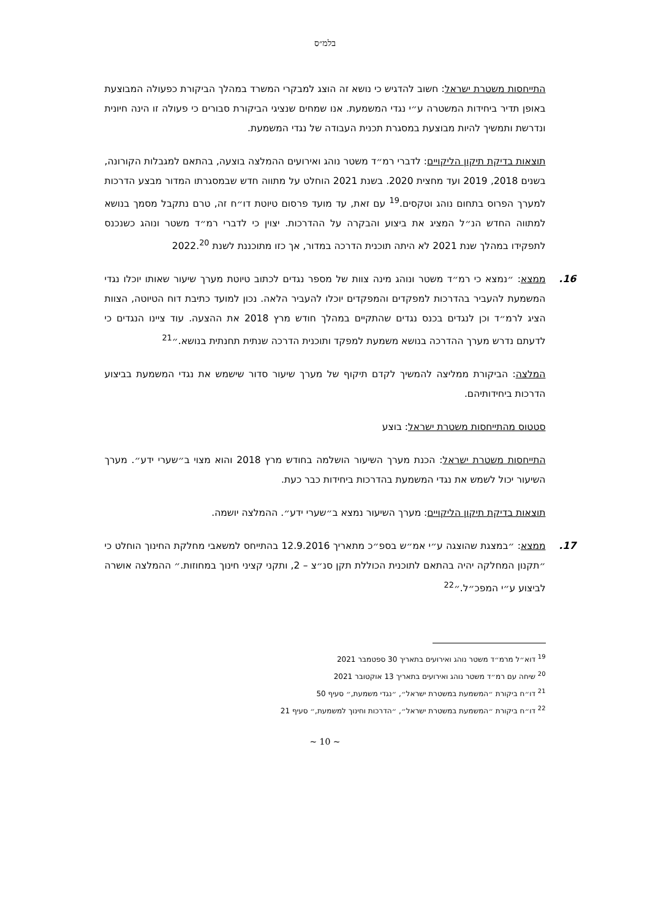בלמ״ס
התייחסות משטרת ישראל: חשוב להדגיש כי נושא זה הוצג למבקרי המשרד במהלך הביקורת כפעולה המבוצעת באופן תדיר ביחידות המשטרה ע״י נגדי המשמעת. אנו שמחים שנציגי הביקורת סבורים כי פעולה זו הינה חיונית ונדרשת ותמשיך להיות מבוצעת במסגרת תכנית העבודה של נגדי המשמעת.
תוצאות בדיקת תיקון הליקויים: לדברי רמ״ד משטר נוהג ואירועים ההמלצה בוצעה, בהתאם למגבלות הקורונה, בשנים 2018, 2019 ועד מחצית 2020. בשנת 2021 הוחלט על מתווה חדש שבמסגרתו המדור מבצע הדרכות למערך הפרוס בתחום נוהג וטקסים.<sup>19</sup> עם זאת, עד מועד פרסום טיוטת דו״ח זה, טרם נתקבל מסמך בנושא למתווה החדש הנ״ל המציג את ביצוע והבקרה על ההדרכות. יצוין כי לדברי רמ״ד משטר ונוהג כשנכנס לתפקידו במהלך שנת 2021 לא היתה תוכנית הדרכה במדור, אך כזו מתוכננת לשנת 2022.<sup>20</sup>
16. ממצא: ״נמצא כי רמ״ד משטר ונוהג מינה צוות של מספר נגדים לכתוב טיוטת מערך שיעור שאותו יוכלו נגדי המשמעת להעביר בהדרכות למפקדים והמפקדים יוכלו להעביר הלאה. נכון למועד כתיבת דוח הטיוטה, הצוות הציג לרמ״ד וכן לנגדים בכנס נגדים שהתקיים במהלך חודש מרץ 2018 את ההצעה. עוד ציינו הנגדים כי לדעתם נדרש מערך ההדרכה בנושא משמעת למפקד ותוכנית הדרכה שנתית תחנתית בנושא.״<sup>21</sup>
המלצה: הביקורת ממליצה להמשיך לקדם תיקוף של מערך שיעור סדור שישמש את נגדי המשמעת בביצוע הדרכות ביחידותיהם.
סטטוס מהתייחסות משטרת ישראל: בוצע
התייחסות משטרת ישראל: הכנת מערך השיעור הושלמה בחודש מרץ 2018 והוא מצוי ב״שערי ידע״. מערך השיעור יכול לשמש את נגדי המשמעת בהדרכות ביחידות כבר כעת.
תוצאות בדיקת תיקון הליקויים: מערך השיעור נמצא ב״שערי ידע״. ההמלצה יושמה.
17. ממצא: ״במצגת שהוצגה ע״י אמ״ש בספ״כ מתאריך 12.9.2016 בהתייחס למשאבי מחלקת החינוך הוחלט כי ״תקנון המחלקה יהיה בהתאם לתוכנית הכוללת תקן סנ״צ – 2, ותקני קציני חינוך במחוזות.״ ההמלצה אושרה לביצוע ע״י המפכ״ל.״<sup>22</sup>
<sup>19</sup> דוא״ל מרמ״ד משטר נוהג ואירועים בתאריך 30 ספטמבר 2021
<sup>20</sup> שיחה עם רמ״ד משטר נוהג ואירועים בתאריך 13 אוקטובר 2021
<sup>21</sup> דו״ח ביקורת ״המשמעת במשטרת ישראל״, ״נגדי משמעת,״ סעיף 50
<sup>22</sup> דו״ח ביקורת ״המשמעת במשטרת ישראל״, ״הדרכות וחינוך למשמעת,״ סעיף 21
~ 10 ~